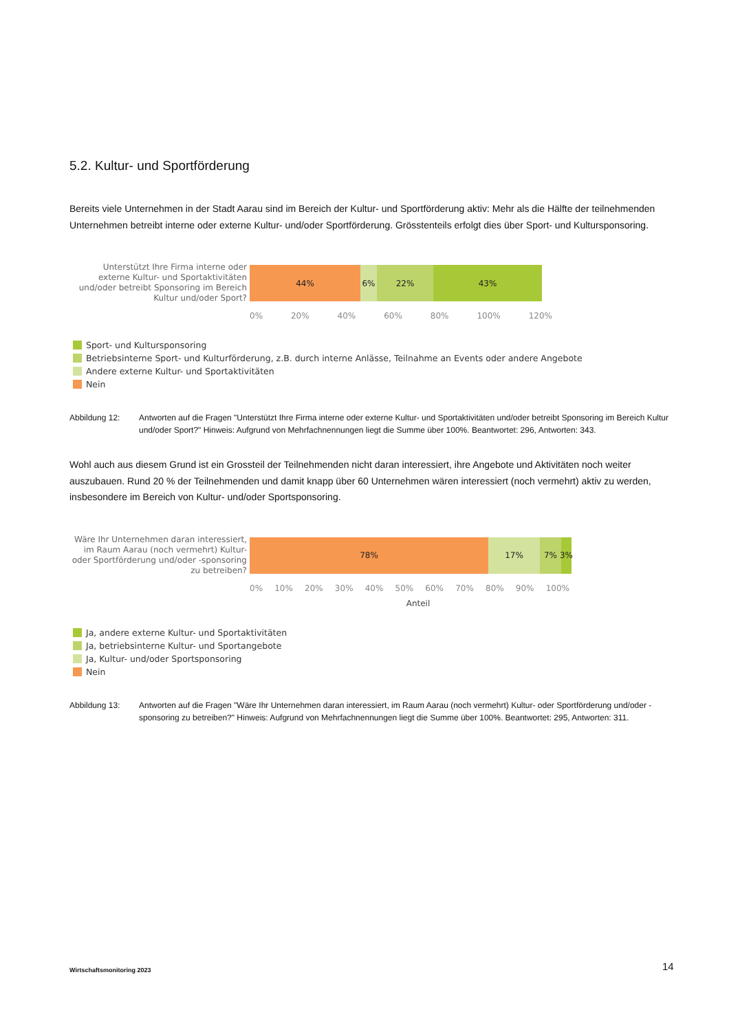5.2. Kultur- und Sportförderung
Bereits viele Unternehmen in der Stadt Aarau sind im Bereich der Kultur- und Sportförderung aktiv: Mehr als die Hälfte der teilnehmenden Unternehmen betreibt interne oder externe Kultur- und/oder Sportförderung. Grösstenteils erfolgt dies über Sport- und Kultursponsoring.
Unterstützt Ihre Firma interne oder externe Kultur- und Sportaktivitäten und/oder betreibt Sponsoring im Bereich Kultur und/oder Sport?
44% 6% 22% 43%
0% 20% 40% 60% 80% 100% 120%
Sport- und Kultursponsoring
Betriebsinterne Sport- und Kulturförderung, z.B. durch interne Anlässe, Teilnahme an Events oder andere Angebote
Andere externe Kultur- und Sportaktivitäten
Nein
Abbildung 12: Antworten auf die Fragen "Unterstützt Ihre Firma interne oder externe Kultur- und Sportaktivitäten und/oder betreibt Sponsoring im Bereich Kultur und/oder Sport?" Hinweis: Aufgrund von Mehrfachnennungen liegt die Summe über 100%. Beantwortet: 296, Antworten: 343.
Wohl auch aus diesem Grund ist ein Grossteil der Teilnehmenden nicht daran interessiert, ihre Angebote und Aktivitäten noch weiter auszubauen. Rund 20 % der Teilnehmenden und damit knapp über 60 Unternehmen wären interessiert (noch vermehrt) aktiv zu werden, insbesondere im Bereich von Kultur- und/oder Sportsponsoring.
Wäre Ihr Unternehmen daran interessiert, im Raum Aarau (noch vermehrt) Kultur- oder Sportförderung und/oder -sponsoring zu betreiben?
78% 17% 7% 3%
0% 10% 20% 30% 40% 50% 60% 70% 80% 90% 100%
Anteil
Ja, andere externe Kultur- und Sportaktivitäten
Ja, betriebsinterne Kultur- und Sportangebote
Ja, Kultur- und/oder Sportsponsoring
Nein
Abbildung 13: Antworten auf die Fragen "Wäre Ihr Unternehmen daran interessiert, im Raum Aarau (noch vermehrt) Kultur- oder Sportförderung und/oder -sponsoring zu betreiben?" Hinweis: Aufgrund von Mehrfachnennungen liegt die Summe über 100%. Beantwortet: 295, Antworten: 311.
Wirtschaftsmonitoring 2023 14